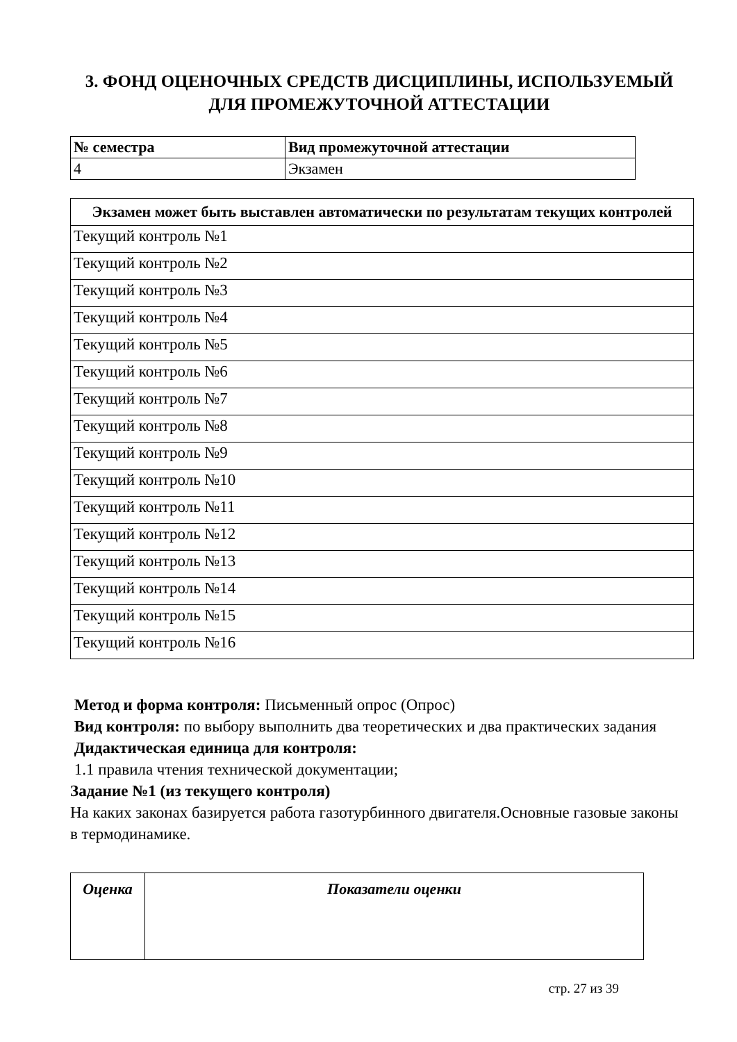3. ФОНД ОЦЕНОЧНЫХ СРЕДСТВ ДИСЦИПЛИНЫ, ИСПОЛЬЗУЕМЫЙ ДЛЯ ПРОМЕЖУТОЧНОЙ АТТЕСТАЦИИ
| № семестра | Вид промежуточной аттестации |
| --- | --- |
| 4 | Экзамен |
| Экзамен может быть выставлен автоматически по результатам текущих контролей |
| --- |
| Текущий контроль №1 |
| Текущий контроль №2 |
| Текущий контроль №3 |
| Текущий контроль №4 |
| Текущий контроль №5 |
| Текущий контроль №6 |
| Текущий контроль №7 |
| Текущий контроль №8 |
| Текущий контроль №9 |
| Текущий контроль №10 |
| Текущий контроль №11 |
| Текущий контроль №12 |
| Текущий контроль №13 |
| Текущий контроль №14 |
| Текущий контроль №15 |
| Текущий контроль №16 |
Метод и форма контроля: Письменный опрос (Опрос)
Вид контроля: по выбору выполнить два теоретических и два практических задания
Дидактическая единица для контроля:
1.1 правила чтения технической документации;
Задание №1 (из текущего контроля)
На каких законах базируется работа газотурбинного двигателя.Основные газовые законы в термодинамике.
| Оценка | Показатели оценки |
| --- | --- |
стр. 27 из 39